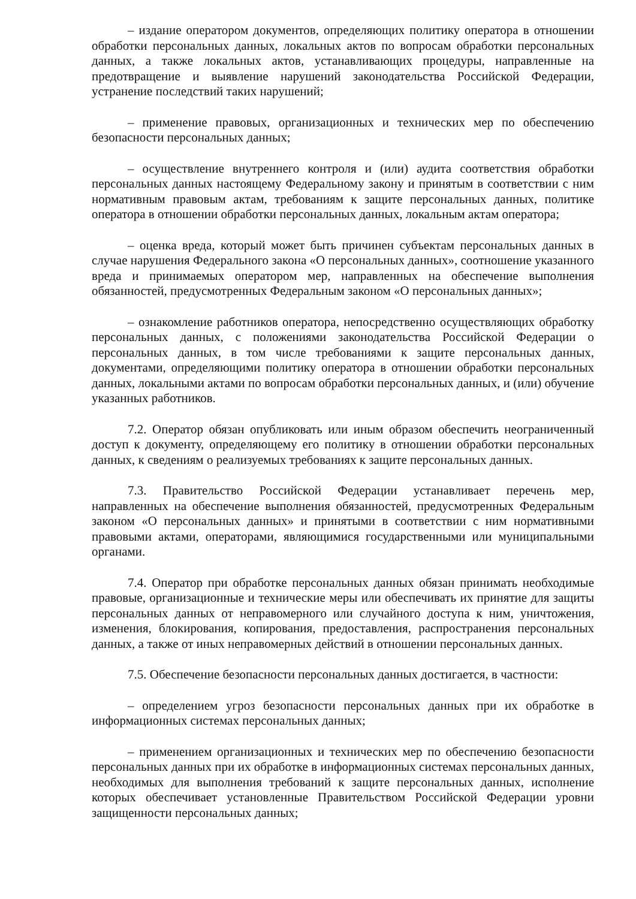– издание оператором документов, определяющих политику оператора в отношении обработки персональных данных, локальных актов по вопросам обработки персональных данных, а также локальных актов, устанавливающих процедуры, направленные на предотвращение и выявление нарушений законодательства Российской Федерации, устранение последствий таких нарушений;
– применение правовых, организационных и технических мер по обеспечению безопасности персональных данных;
– осуществление внутреннего контроля и (или) аудита соответствия обработки персональных данных настоящему Федеральному закону и принятым в соответствии с ним нормативным правовым актам, требованиям к защите персональных данных, политике оператора в отношении обработки персональных данных, локальным актам оператора;
– оценка вреда, который может быть причинен субъектам персональных данных в случае нарушения Федерального закона «О персональных данных», соотношение указанного вреда и принимаемых оператором мер, направленных на обеспечение выполнения обязанностей, предусмотренных Федеральным законом «О персональных данных»;
– ознакомление работников оператора, непосредственно осуществляющих обработку персональных данных, с положениями законодательства Российской Федерации о персональных данных, в том числе требованиями к защите персональных данных, документами, определяющими политику оператора в отношении обработки персональных данных, локальными актами по вопросам обработки персональных данных, и (или) обучение указанных работников.
7.2. Оператор обязан опубликовать или иным образом обеспечить неограниченный доступ к документу, определяющему его политику в отношении обработки персональных данных, к сведениям о реализуемых требованиях к защите персональных данных.
7.3. Правительство Российской Федерации устанавливает перечень мер, направленных на обеспечение выполнения обязанностей, предусмотренных Федеральным законом «О персональных данных» и принятыми в соответствии с ним нормативными правовыми актами, операторами, являющимися государственными или муниципальными органами.
7.4. Оператор при обработке персональных данных обязан принимать необходимые правовые, организационные и технические меры или обеспечивать их принятие для защиты персональных данных от неправомерного или случайного доступа к ним, уничтожения, изменения, блокирования, копирования, предоставления, распространения персональных данных, а также от иных неправомерных действий в отношении персональных данных.
7.5. Обеспечение безопасности персональных данных достигается, в частности:
– определением угроз безопасности персональных данных при их обработке в информационных системах персональных данных;
– применением организационных и технических мер по обеспечению безопасности персональных данных при их обработке в информационных системах персональных данных, необходимых для выполнения требований к защите персональных данных, исполнение которых обеспечивает установленные Правительством Российской Федерации уровни защищенности персональных данных;